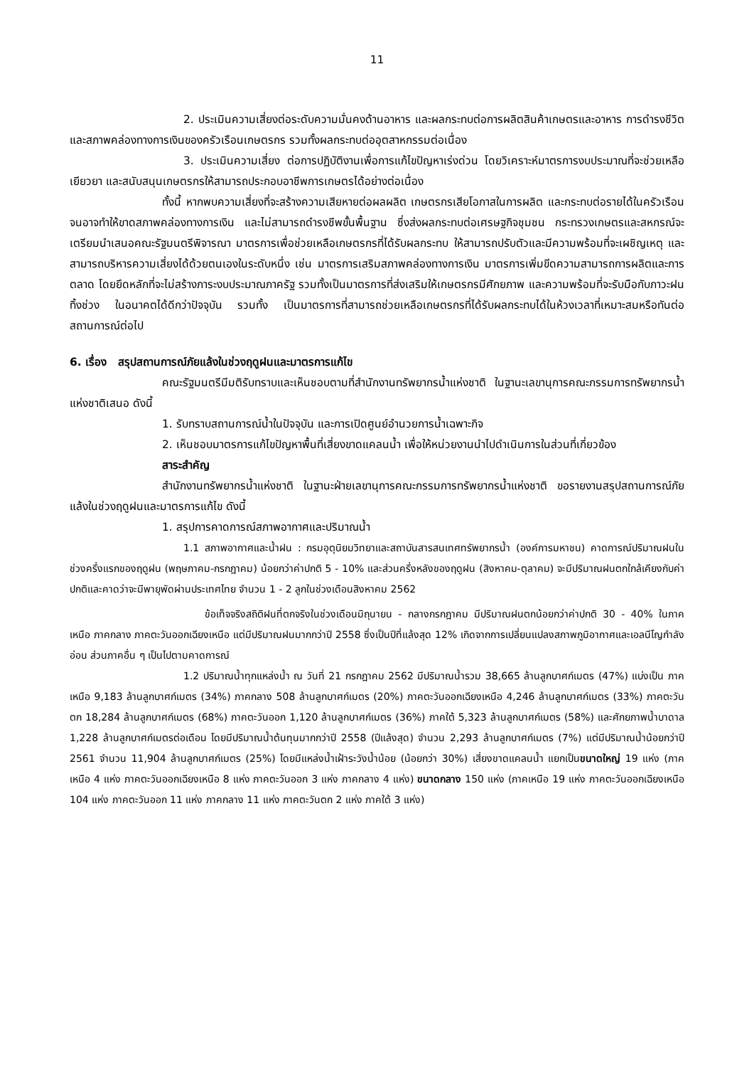11
2. ประเมินความเสี่ยงต่อระดับความมั่นคงด้านอาหาร และผลกระทบต่อการผลิตสินค้าเกษตรและอาหาร การดำรงชีวิต และสภาพคล่องทางการเงินของครัวเรือนเกษตรกร รวมทั้งผลกระทบต่ออุตสาหกรรมต่อเนื่อง
3. ประเมินความเสี่ยง ต่อการปฏิบัติงานเพื่อการแก้ไขปัญหาเร่งด่วน โดยวิเคราะห์มาตรการงบประมาณที่จะช่วยเหลือเยียวยา และสนับสนุนเกษตรกรให้สามารถประกอบอาชีพการเกษตรได้อย่างต่อเนื่อง
ทั้งนี้ หากพบความเสี่ยงที่จะสร้างความเสียหายต่อผลผลิต เกษตรกรเสียโอกาสในการผลิต และกระทบต่อรายได้ในครัวเรือนจนอาจทำให้ขาดสภาพคล่องทางการเงิน และไม่สามารถดำรงชีพขั้นพื้นฐาน ซึ่งส่งผลกระทบต่อเศรษฐกิจชุมชน กระทรวงเกษตรและสหกรณ์จะเตรียมนำเสนอคณะรัฐมนตรีพิจารณา มาตรการเพื่อช่วยเหลือเกษตรกรที่ได้รับผลกระทบ ให้สามารถปรับตัวและมีความพร้อมที่จะเผชิญเหตุ และสามารถบริหารความเสี่ยงได้ด้วยตนเองในระดับหนึ่ง เช่น มาตรการเสริมสภาพคล่องทางการเงิน มาตรการเพิ่มขีดความสามารถการผลิตและการตลาด โดยยึดหลักที่จะไม่สร้างภาระงบประมาณภาครัฐ รวมทั้งเป็นมาตรการที่ส่งเสริมให้เกษตรกรมีศักยภาพ และความพร้อมที่จะรับมือกับภาวะฝนทิ้งช่วง ในอนาคตได้ดีกว่าปัจจุบัน รวมทั้ง เป็นมาตรการที่สามารถช่วยเหลือเกษตรกรที่ได้รับผลกระทบได้ในห้วงเวลาที่เหมาะสมหรือทันต่อสถานการณ์ต่อไป
6. เรื่อง สรุปสถานการณ์ภัยแล้งในช่วงฤดูฝนและมาตรการแก้ไข
คณะรัฐมนตรีมีมติรับทราบและเห็นชอบตามที่สำนักงานทรัพยากรน้ำแห่งชาติ ในฐานะเลขานุการคณะกรรมการทรัพยากรน้ำแห่งชาติเสนอ ดังนี้
1. รับทราบสถานการณ์น้ำในปัจจุบัน และการเปิดศูนย์อำนวยการน้ำเฉพาะกิจ
2. เห็นชอบมาตรการแก้ไขปัญหาพื้นที่เสี่ยงขาดแคลนน้ำ เพื่อให้หน่วยงานนำไปดำเนินการในส่วนที่เกี่ยวข้อง
สาระสำคัญ
สำนักงานทรัพยากรน้ำแห่งชาติ ในฐานะฝ่ายเลขานุการคณะกรรมการทรัพยากรน้ำแห่งชาติ ขอรายงานสรุปสถานการณ์ภัยแล้งในช่วงฤดูฝนและมาตรการแก้ไข ดังนี้
1. สรุปการคาดการณ์สภาพอากาศและปริมาณน้ำ
1.1 สภาพอากาศและน้ำฝน : กรมอุตุนิยมวิทยาและสถาบันสารสนเทศทรัพยากรน้ำ (องค์การมหาชน) คาดการณ์ปริมาณฝนในช่วงครึ่งแรกของฤดูฝน (พฤษภาคม-กรกฎาคม) น้อยกว่าค่าปกติ 5 - 10% และส่วนครึ่งหลังของฤดูฝน (สิงหาคม-ตุลาคม) จะมีปริมาณฝนตกใกล้เคียงกับค่าปกติและคาดว่าจะมีพายุพัดผ่านประเทศไทย จำนวน 1 - 2 ลูกในช่วงเดือนสิงหาคม 2562
ข้อเท็จจริงสถิติฝนที่ตกจริงในช่วงเดือนมิถุนายน - กลางกรกฎาคม มีปริมาณฝนตกน้อยกว่าค่าปกติ 30 - 40% ในภาคเหนือ ภาคกลาง ภาคตะวันออกเฉียงเหนือ แต่มีปริมาณฝนมากกว่าปี 2558 ซึ่งเป็นปีที่แล้งสุด 12% เกิดจากการเปลี่ยนแปลงสภาพภูมิอากาศและเอลนีโญกำลังอ่อน ส่วนภาคอื่น ๆ เป็นไปตามคาดการณ์
1.2 ปริมาณน้ำทุกแหล่งน้ำ ณ วันที่ 21 กรกฎาคม 2562 มีปริมาณน้ำรวม 38,665 ล้านลูกบาศก์เมตร (47%) แบ่งเป็น ภาคเหนือ 9,183 ล้านลูกบาศก์เมตร (34%) ภาคกลาง 508 ล้านลูกบาศก์เมตร (20%) ภาคตะวันออกเฉียงเหนือ 4,246 ล้านลูกบาศก์เมตร (33%) ภาคตะวันตก 18,284 ล้านลูกบาศก์เมตร (68%) ภาคตะวันออก 1,120 ล้านลูกบาศก์เมตร (36%) ภาคใต้ 5,323 ล้านลูกบาศก์เมตร (58%) และศักยภาพน้ำบาดาล 1,228 ล้านลูกบาศก์เมตรต่อเดือน โดยมีปริมาณน้ำต้นทุนมากกว่าปี 2558 (ปีแล้งสุด) จำนวน 2,293 ล้านลูกบาศก์เมตร (7%) แต่มีปริมาณน้ำน้อยกว่าปี 2561 จำนวน 11,904 ล้านลูกบาศก์เมตร (25%) โดยมีแหล่งน้ำเฝ้าระวังน้ำน้อย (น้อยกว่า 30%) เสี่ยงขาดแคลนน้ำ แยกเป็นขนาดใหญ่ 19 แห่ง (ภาคเหนือ 4 แห่ง ภาคตะวันออกเฉียงเหนือ 8 แห่ง ภาคตะวันออก 3 แห่ง ภาคกลาง 4 แห่ง) ขนาดกลาง 150 แห่ง (ภาคเหนือ 19 แห่ง ภาคตะวันออกเฉียงเหนือ 104 แห่ง ภาคตะวันออก 11 แห่ง ภาคกลาง 11 แห่ง ภาคตะวันตก 2 แห่ง ภาคใต้ 3 แห่ง)